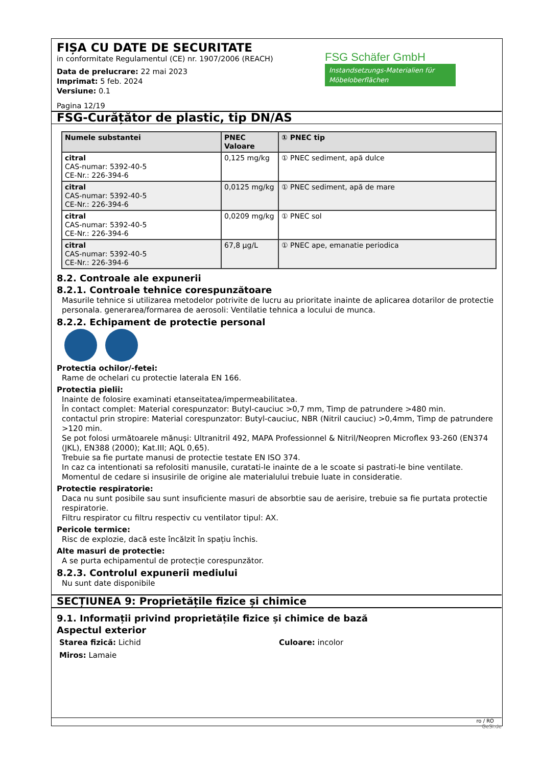FIȘA CU DATE DE SECURITATE
in conformitate Regulamentul (CE) nr. 1907/2006 (REACH)
Data de prelucrare: 22 mai 2023
Imprimat: 5 feb. 2024
Versiune: 0.1
Pagina 12/19
FSG Schäfer GmbH
Instandsetzungs-Materialien für Möbeloberflächen
FSG-Curățător de plastic, tip DN/AS
| Numele substantei | PNEC Valoare | ① PNEC tip |
| --- | --- | --- |
| citral CAS-numar: 5392-40-5 CE-Nr.: 226-394-6 | 0,125 mg/kg | ① PNEC sediment, apă dulce |
| citral CAS-numar: 5392-40-5 CE-Nr.: 226-394-6 | 0,0125 mg/kg | ① PNEC sediment, apă de mare |
| citral CAS-numar: 5392-40-5 CE-Nr.: 226-394-6 | 0,0209 mg/kg | ① PNEC sol |
| citral CAS-numar: 5392-40-5 CE-Nr.: 226-394-6 | 67,8 µg/L | ① PNEC ape, emanatie periodica |
8.2. Controale ale expunerii
8.2.1. Controale tehnice corespunzătoare
Masurile tehnice si utilizarea metodelor potrivite de lucru au prioritate inainte de aplicarea dotarilor de protectie personala. generarea/formarea de aerosoli: Ventilatie tehnica a locului de munca.
8.2.2. Echipament de protectie personal
Protectia ochilor/-fetei:
Rame de ochelari cu protectie laterala EN 166.
Protectia pielii:
Inainte de folosire examinati etanseitatea/impermeabilitatea.
În contact complet: Material corespunzator: Butyl-cauciuc >0,7 mm, Timp de patrundere >480 min.
contactul prin stropire: Material corespunzator: Butyl-cauciuc, NBR (Nitril cauciuc) >0,4mm, Timp de patrundere >120 min.
Se pot folosi următoarele mănuși: Ultranitril 492, MAPA Professionnel & Nitril/Neopren Microflex 93-260 (EN374 (JKL), EN388 (2000); Kat.III; AQL 0,65).
Trebuie sa fie purtate manusi de protectie testate EN ISO 374.
In caz ca intentionati sa refolositi manusile, curatati-le inainte de a le scoate si pastrati-le bine ventilate. Momentul de cedare si insusirile de origine ale materialului trebuie luate in consideratie.
Protectie respiratorie:
Daca nu sunt posibile sau sunt insuficiente masuri de absorbtie sau de aerisire, trebuie sa fie purtata protectie respiratorie.
Filtru respirator cu filtru respectiv cu ventilator tipul: AX.
Pericole termice:
Risc de explozie, dacă este încălzit în spațiu închis.
Alte masuri de protectie:
A se purta echipamentul de protecție corespunzător.
8.2.3. Controlul expunerii mediului
Nu sunt date disponibile
SECȚIUNEA 9: Proprietățile fizice și chimice
9.1. Informații privind proprietățile fizice și chimice de bază
Aspectul exterior
Starea fizică: Lichid Culoare: incolor
Miros: Lamaie
ro / RO
GeSi.de